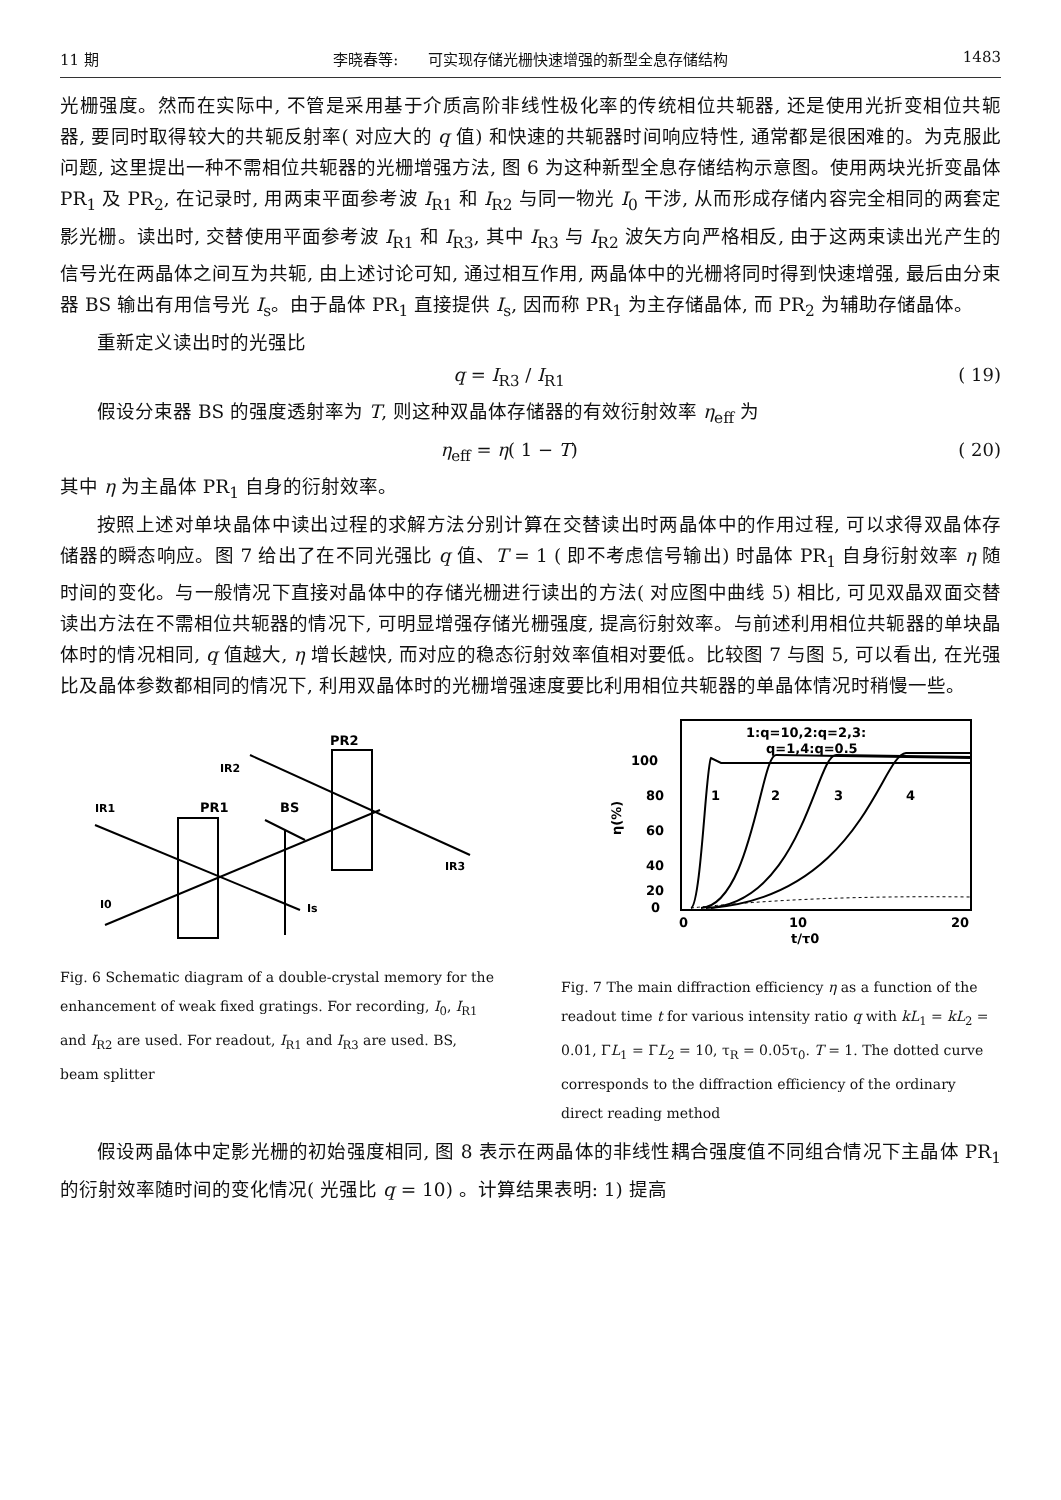11 期 李晓春等:　　可实现存储光栅快速增强的新型全息存储结构 1483
光栅强度。然而在实际中, 不管是采用基于介质高阶非线性极化率的传统相位共轭器, 还是使用光折变相位共轭器, 要同时取得较大的共轭反射率( 对应大的 q 值) 和快速的共轭器时间响应特性, 通常都是很困难的。为克服此问题, 这里提出一种不需相位共轭器的光栅增强方法, 图 6 为这种新型全息存储结构示意图。使用两块光折变晶体 PR<sub>1</sub> 及 PR<sub>2</sub>, 在记录时, 用两束平面参考波 I<sub>R1</sub> 和 I<sub>R2</sub> 与同一物光 I<sub>0</sub> 干涉, 从而形成存储内容完全相同的两套定影光栅。读出时, 交替使用平面参考波 I<sub>R1</sub> 和 I<sub>R3</sub>, 其中 I<sub>R3</sub> 与 I<sub>R2</sub> 波矢方向严格相反, 由于这两束读出光产生的信号光在两晶体之间互为共轭, 由上述讨论可知, 通过相互作用, 两晶体中的光栅将同时得到快速增强, 最后由分束器 BS 输出有用信号光 I<sub>s</sub>。由于晶体 PR<sub>1</sub> 直接提供 I<sub>s</sub>, 因而称 PR<sub>1</sub> 为主存储晶体, 而 PR<sub>2</sub> 为辅助存储晶体。
重新定义读出时的光强比
q = I<sub>R3</sub> / I<sub>R1</sub> ( 19)
假设分束器 BS 的强度透射率为 T, 则这种双晶体存储器的有效衍射效率 η<sub>eff</sub> 为
η<sub>eff</sub> = η( 1 − T) ( 20)
其中 η 为主晶体 PR<sub>1</sub> 自身的衍射效率。
按照上述对单块晶体中读出过程的求解方法分别计算在交替读出时两晶体中的作用过程, 可以求得双晶体存储器的瞬态响应。图 7 给出了在不同光强比 q 值、T = 1 ( 即不考虑信号输出) 时晶体 PR<sub>1</sub> 自身衍射效率 η 随时间的变化。与一般情况下直接对晶体中的存储光栅进行读出的方法( 对应图中曲线 5) 相比, 可见双晶双面交替读出方法在不需相位共轭器的情况下, 可明显增强存储光栅强度, 提高衍射效率。与前述利用相位共轭器的单块晶体时的情况相同, q 值越大, η 增长越快, 而对应的稳态衍射效率值相对要低。比较图 7 与图 5, 可以看出, 在光强比及晶体参数都相同的情况下, 利用双晶体时的光栅增强速度要比利用相位共轭器的单晶体情况时稍慢一些。
PR2
PR1
BS
IR2
IR1
IR3
I0
Is
Fig. 6 Schematic diagram of a double-crystal memory for the enhancement of weak fixed gratings. For recording, I<sub>0</sub>, I<sub>R1</sub> and I<sub>R2</sub> are used. For readout, I<sub>R1</sub> and I<sub>R3</sub> are used. BS, beam splitter
1:q=10,2:q=2,3:
q=1,4:q=0.5
100
80
60
40
20
0
η(%)
0
10
20
t/τ0
1
2
3
4
Fig. 7 The main diffraction efficiency η as a function of the readout time t for various intensity ratio q with kL<sub>1</sub> = kL<sub>2</sub> = 0.01, ΓL<sub>1</sub> = ΓL<sub>2</sub> = 10, τ<sub>R</sub> = 0.05τ<sub>0</sub>. T = 1. The dotted curve corresponds to the diffraction efficiency of the ordinary direct reading method
假设两晶体中定影光栅的初始强度相同, 图 8 表示在两晶体的非线性耦合强度值不同组合情况下主晶体 PR<sub>1</sub> 的衍射效率随时间的变化情况( 光强比 q = 10) 。计算结果表明: 1) 提高